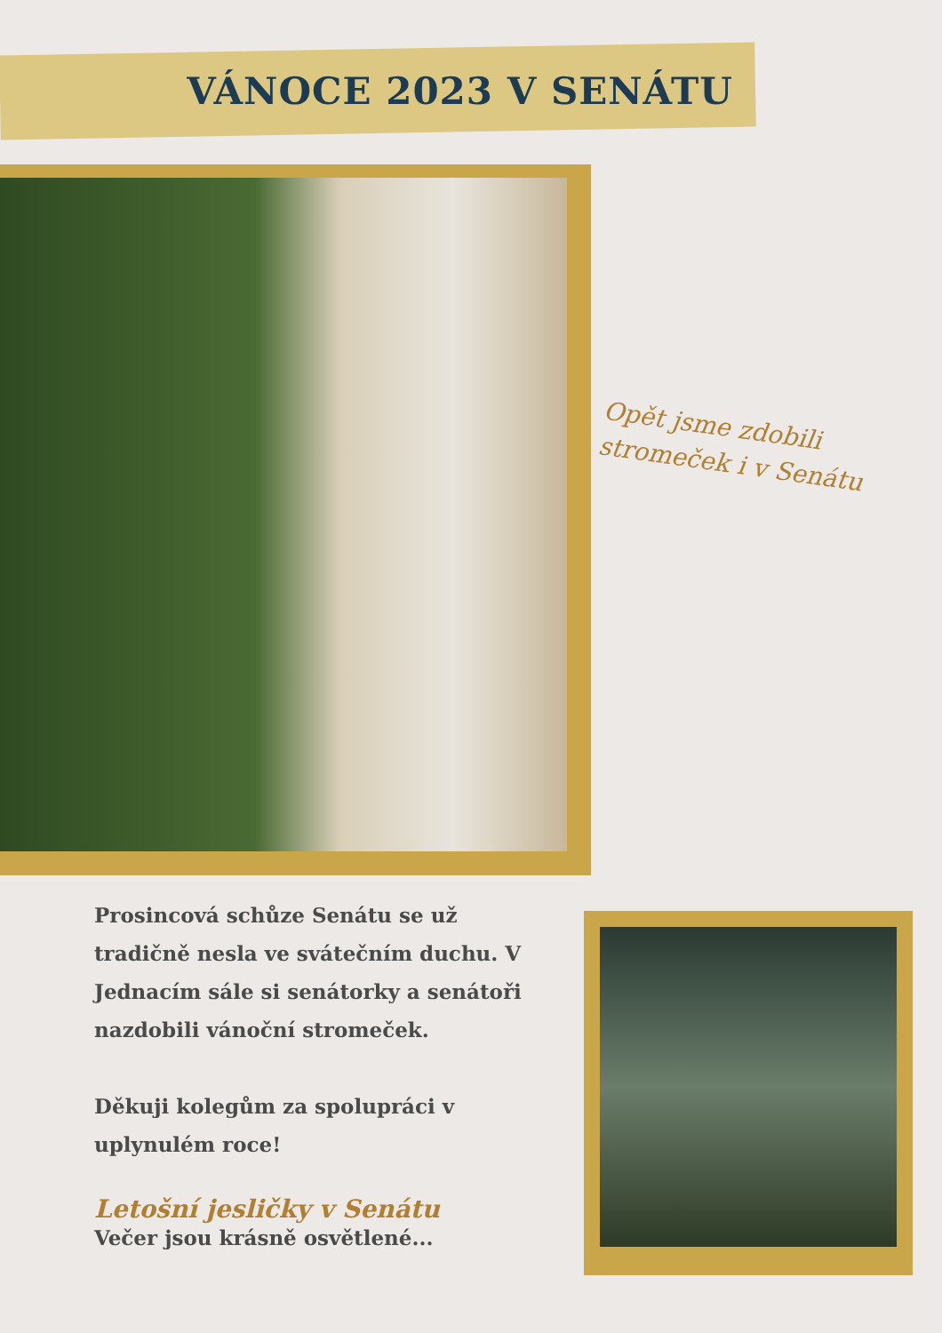VÁNOCE 2023 V SENÁTU
Opět jsme zdobili stromeček i v Senátu
Prosincová schůze Senátu se už tradičně nesla ve svátečním duchu. V Jednacím sále si senátorky a senátoři nazdobili vánoční stromeček.
Děkuji kolegům za spolupráci v uplynulém roce!
Letošní jesličky v Senátu
Večer jsou krásně osvětlené...